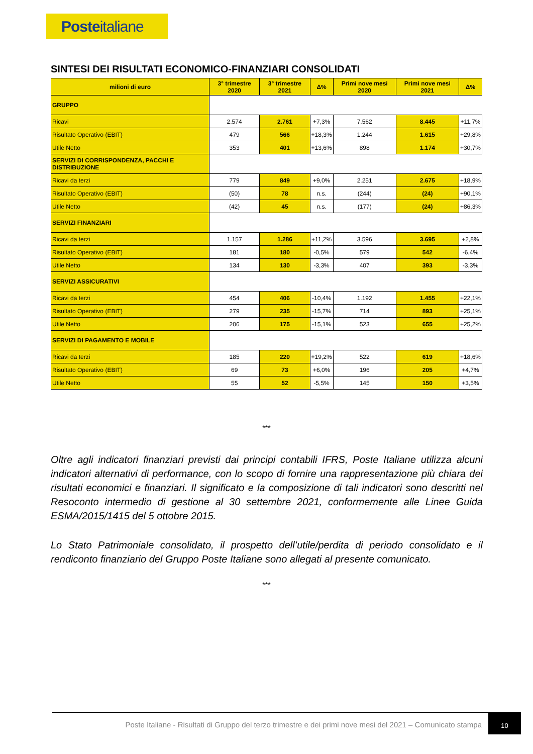Posteitaliane
SINTESI DEI RISULTATI ECONOMICO-FINANZIARI CONSOLIDATI
| milioni di euro | 3° trimestre 2020 | 3° trimestre 2021 | Δ% | Primi nove mesi 2020 | Primi nove mesi 2021 | Δ% |
| --- | --- | --- | --- | --- | --- | --- |
| GRUPPO | | | | | | |
| Ricavi | 2.574 | 2.761 | +7,3% | 7.562 | 8.445 | +11,7% |
| Risultato Operativo (EBIT) | 479 | 566 | +18,3% | 1.244 | 1.615 | +29,8% |
| Utile Netto | 353 | 401 | +13,6% | 898 | 1.174 | +30,7% |
| SERVIZI DI CORRISPONDENZA, PACCHI E DISTRIBUZIONE | | | | | | |
| Ricavi da terzi | 779 | 849 | +9,0% | 2.251 | 2.675 | +18,9% |
| Risultato Operativo (EBIT) | (50) | 78 | n.s. | (244) | (24) | +90,1% |
| Utile Netto | (42) | 45 | n.s. | (177) | (24) | +86,3% |
| SERVIZI FINANZIARI | | | | | | |
| Ricavi da terzi | 1.157 | 1.286 | +11,2% | 3.596 | 3.695 | +2,8% |
| Risultato Operativo (EBIT) | 181 | 180 | -0,5% | 579 | 542 | -6,4% |
| Utile Netto | 134 | 130 | -3,3% | 407 | 393 | -3,3% |
| SERVIZI ASSICURATIVI | | | | | | |
| Ricavi da terzi | 454 | 406 | -10,4% | 1.192 | 1.455 | +22,1% |
| Risultato Operativo (EBIT) | 279 | 235 | -15,7% | 714 | 893 | +25,1% |
| Utile Netto | 206 | 175 | -15,1% | 523 | 655 | +25,2% |
| SERVIZI DI PAGAMENTO E MOBILE | | | | | | |
| Ricavi da terzi | 185 | 220 | +19,2% | 522 | 619 | +18,6% |
| Risultato Operativo (EBIT) | 69 | 73 | +6,0% | 196 | 205 | +4,7% |
| Utile Netto | 55 | 52 | -5,5% | 145 | 150 | +3,5% |
***
Oltre agli indicatori finanziari previsti dai principi contabili IFRS, Poste Italiane utilizza alcuni indicatori alternativi di performance, con lo scopo di fornire una rappresentazione più chiara dei risultati economici e finanziari. Il significato e la composizione di tali indicatori sono descritti nel Resoconto intermedio di gestione al 30 settembre 2021, conformemente alle Linee Guida ESMA/2015/1415 del 5 ottobre 2015.
Lo Stato Patrimoniale consolidato, il prospetto dell’utile/perdita di periodo consolidato e il rendiconto finanziario del Gruppo Poste Italiane sono allegati al presente comunicato.
***
Poste Italiane - Risultati di Gruppo del terzo trimestre e dei primi nove mesi del 2021 – Comunicato stampa
10